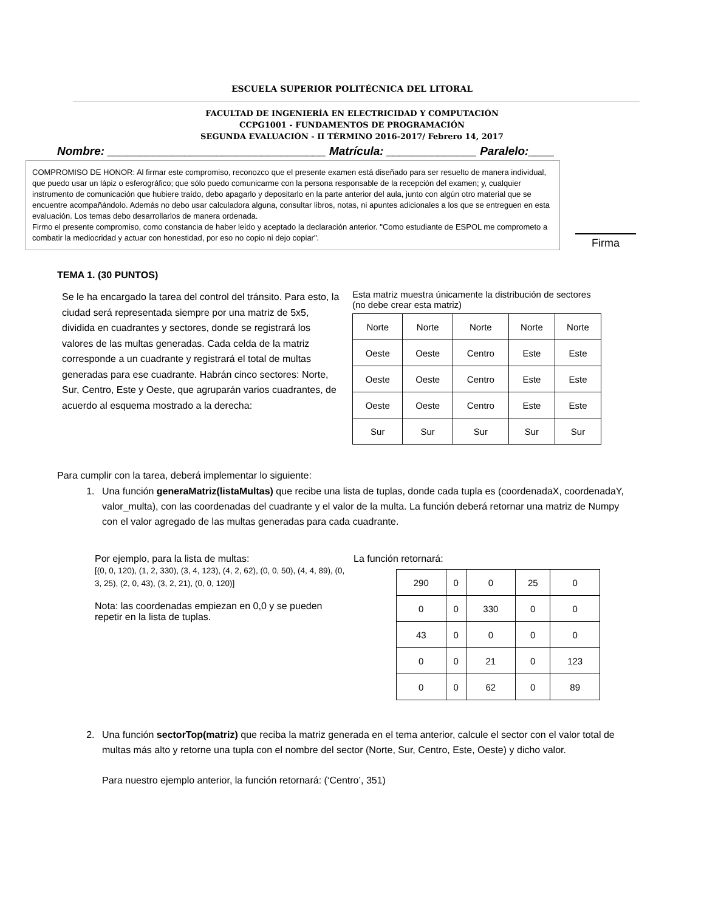ESCUELA SUPERIOR POLITÉCNICA DEL LITORAL
FACULTAD DE INGENIERÍA EN ELECTRICIDAD Y COMPUTACIÓN
CCPG1001 - FUNDAMENTOS DE PROGRAMACIÓN
SEGUNDA EVALUACIÓN - II TÉRMINO 2016-2017/ Febrero 14, 2017
Nombre: __________________________________ Matrícula: ______________ Paralelo:____
COMPROMISO DE HONOR: Al firmar este compromiso, reconozco que el presente examen está diseñado para ser resuelto de manera individual, que puedo usar un lápiz o esferográfico; que sólo puedo comunicarme con la persona responsable de la recepción del examen; y, cualquier instrumento de comunicación que hubiere traído, debo apagarlo y depositarlo en la parte anterior del aula, junto con algún otro material que se encuentre acompañándolo. Además no debo usar calculadora alguna, consultar libros, notas, ni apuntes adicionales a los que se entreguen en esta evaluación. Los temas debo desarrollarlos de manera ordenada.
Firmo el presente compromiso, como constancia de haber leído y aceptado la declaración anterior. "Como estudiante de ESPOL me comprometo a combatir la mediocridad y actuar con honestidad, por eso no copio ni dejo copiar".
Firma
TEMA 1. (30 PUNTOS)
Se le ha encargado la tarea del control del tránsito. Para esto, la ciudad será representada siempre por una matriz de 5x5, dividida en cuadrantes y sectores, donde se registrará los valores de las multas generadas. Cada celda de la matriz corresponde a un cuadrante y registrará el total de multas generadas para ese cuadrante. Habrán cinco sectores: Norte, Sur, Centro, Este y Oeste, que agruparán varios cuadrantes, de acuerdo al esquema mostrado a la derecha:
Esta matriz muestra únicamente la distribución de sectores
(no debe crear esta matriz)
| Norte | Norte | Norte | Norte | Norte |
| Oeste | Oeste | Centro | Este | Este |
| Oeste | Oeste | Centro | Este | Este |
| Oeste | Oeste | Centro | Este | Este |
| Sur | Sur | Sur | Sur | Sur |
Para cumplir con la tarea, deberá implementar lo siguiente:
1. Una función generaMatriz(listaMultas) que recibe una lista de tuplas, donde cada tupla es (coordenadaX, coordenadaY, valor_multa), con las coordenadas del cuadrante y el valor de la multa. La función deberá retornar una matriz de Numpy con el valor agregado de las multas generadas para cada cuadrante.
Por ejemplo, para la lista de multas:
[(0, 0, 120), (1, 2, 330), (3, 4, 123), (4, 2, 62), (0, 0, 50), (4, 4, 89), (0, 3, 25), (2, 0, 43), (3, 2, 21), (0, 0, 120)]
Nota: las coordenadas empiezan en 0,0 y se pueden repetir en la lista de tuplas.
La función retornará:
| 290 | 0 | 0 | 25 | 0 |
| 0 | 0 | 330 | 0 | 0 |
| 43 | 0 | 0 | 0 | 0 |
| 0 | 0 | 21 | 0 | 123 |
| 0 | 0 | 62 | 0 | 89 |
2. Una función sectorTop(matriz) que reciba la matriz generada en el tema anterior, calcule el sector con el valor total de multas más alto y retorne una tupla con el nombre del sector (Norte, Sur, Centro, Este, Oeste) y dicho valor.
Para nuestro ejemplo anterior, la función retornará: (‘Centro’, 351)